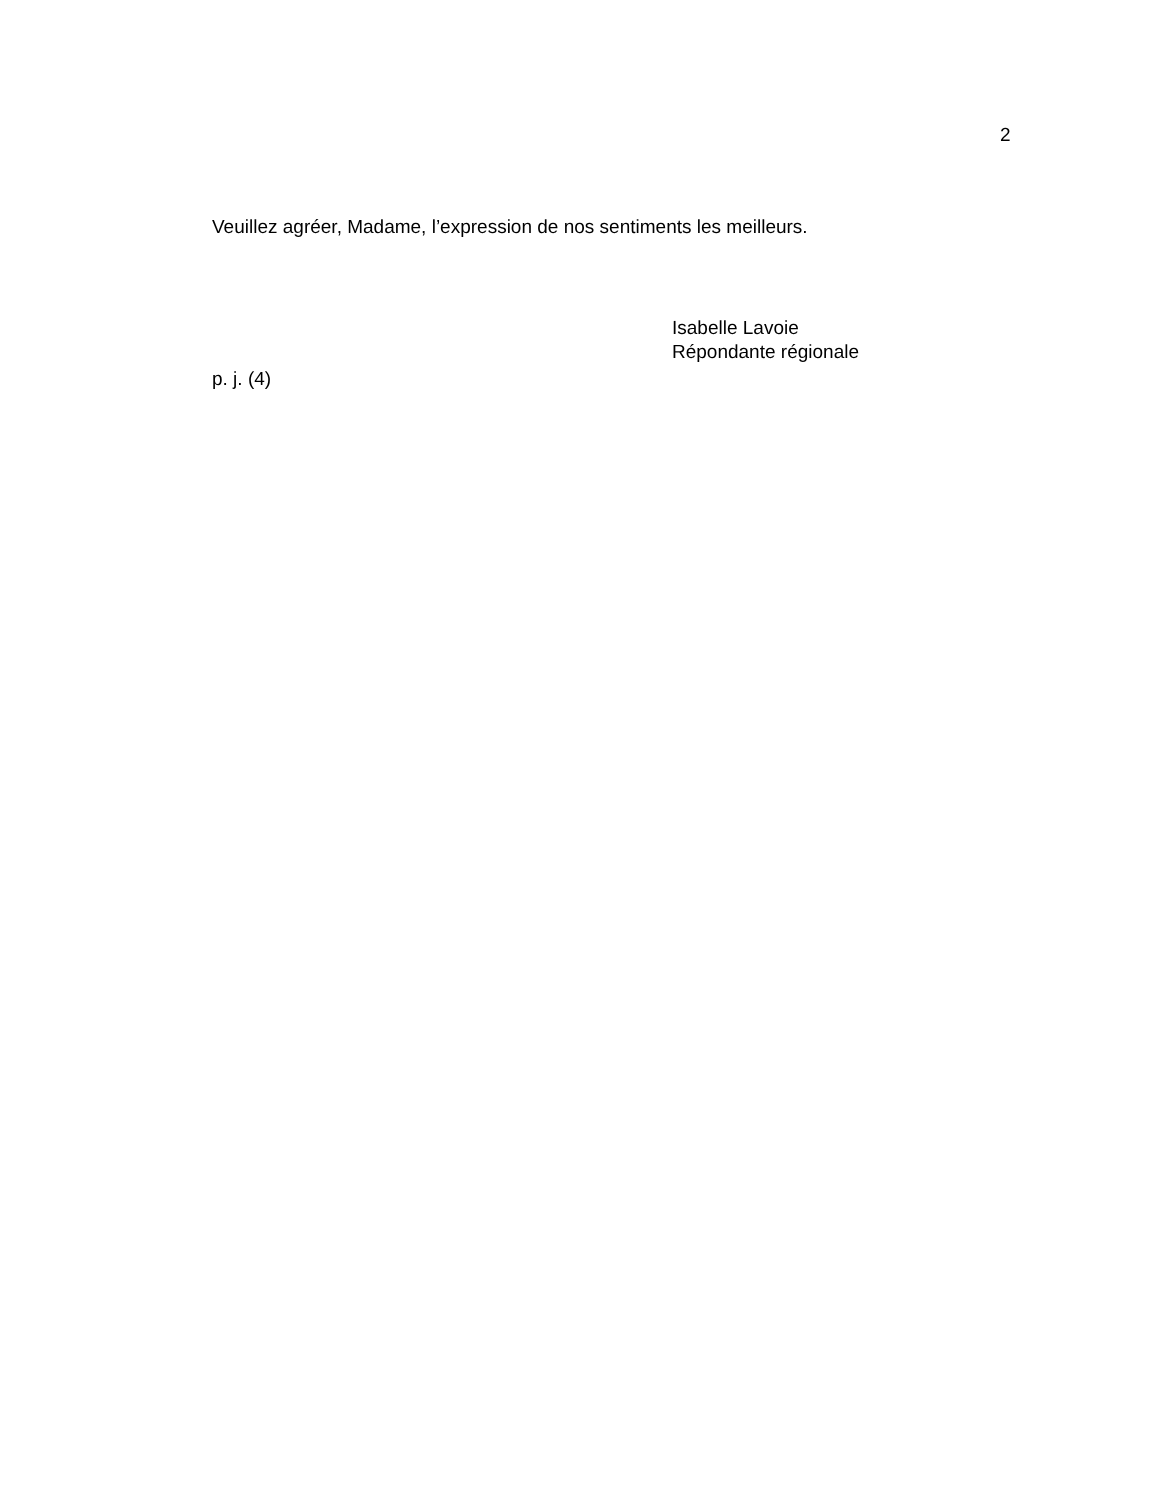2
Veuillez agréer, Madame, l’expression de nos sentiments les meilleurs.
Isabelle Lavoie
Répondante régionale
p. j. (4)